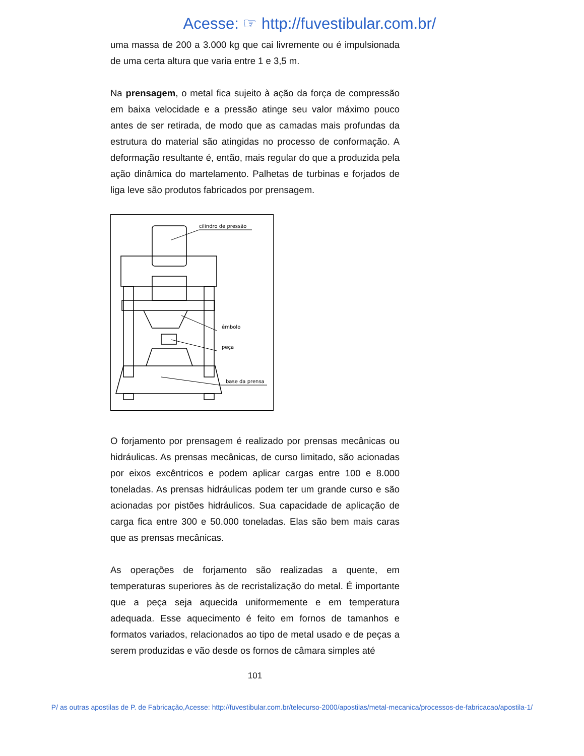Acesse: ☞ http://fuvestibular.com.br/
uma massa de 200 a 3.000 kg que cai livremente ou é impulsionada de uma certa altura que varia entre 1 e 3,5 m.
Na prensagem, o metal fica sujeito à ação da força de compressão em baixa velocidade e a pressão atinge seu valor máximo pouco antes de ser retirada, de modo que as camadas mais profundas da estrutura do material são atingidas no processo de conformação. A deformação resultante é, então, mais regular do que a produzida pela ação dinâmica do martelamento. Palhetas de turbinas e forjados de liga leve são produtos fabricados por prensagem.
cilindro de pressão
êmbolo
peça
base da prensa
O forjamento por prensagem é realizado por prensas mecânicas ou hidráulicas. As prensas mecânicas, de curso limitado, são acionadas por eixos excêntricos e podem aplicar cargas entre 100 e 8.000 toneladas. As prensas hidráulicas podem ter um grande curso e são acionadas por pistões hidráulicos. Sua capacidade de aplicação de carga fica entre 300 e 50.000 toneladas. Elas são bem mais caras que as prensas mecânicas.
As operações de forjamento são realizadas a quente, em temperaturas superiores às de recristalização do metal. É importante que a peça seja aquecida uniformemente e em temperatura adequada. Esse aquecimento é feito em fornos de tamanhos e formatos variados, relacionados ao tipo de metal usado e de peças a serem produzidas e vão desde os fornos de câmara simples até
101
P/ as outras apostilas de P. de Fabricação,Acesse: http://fuvestibular.com.br/telecurso-2000/apostilas/metal-mecanica/processos-de-fabricacao/apostila-1/